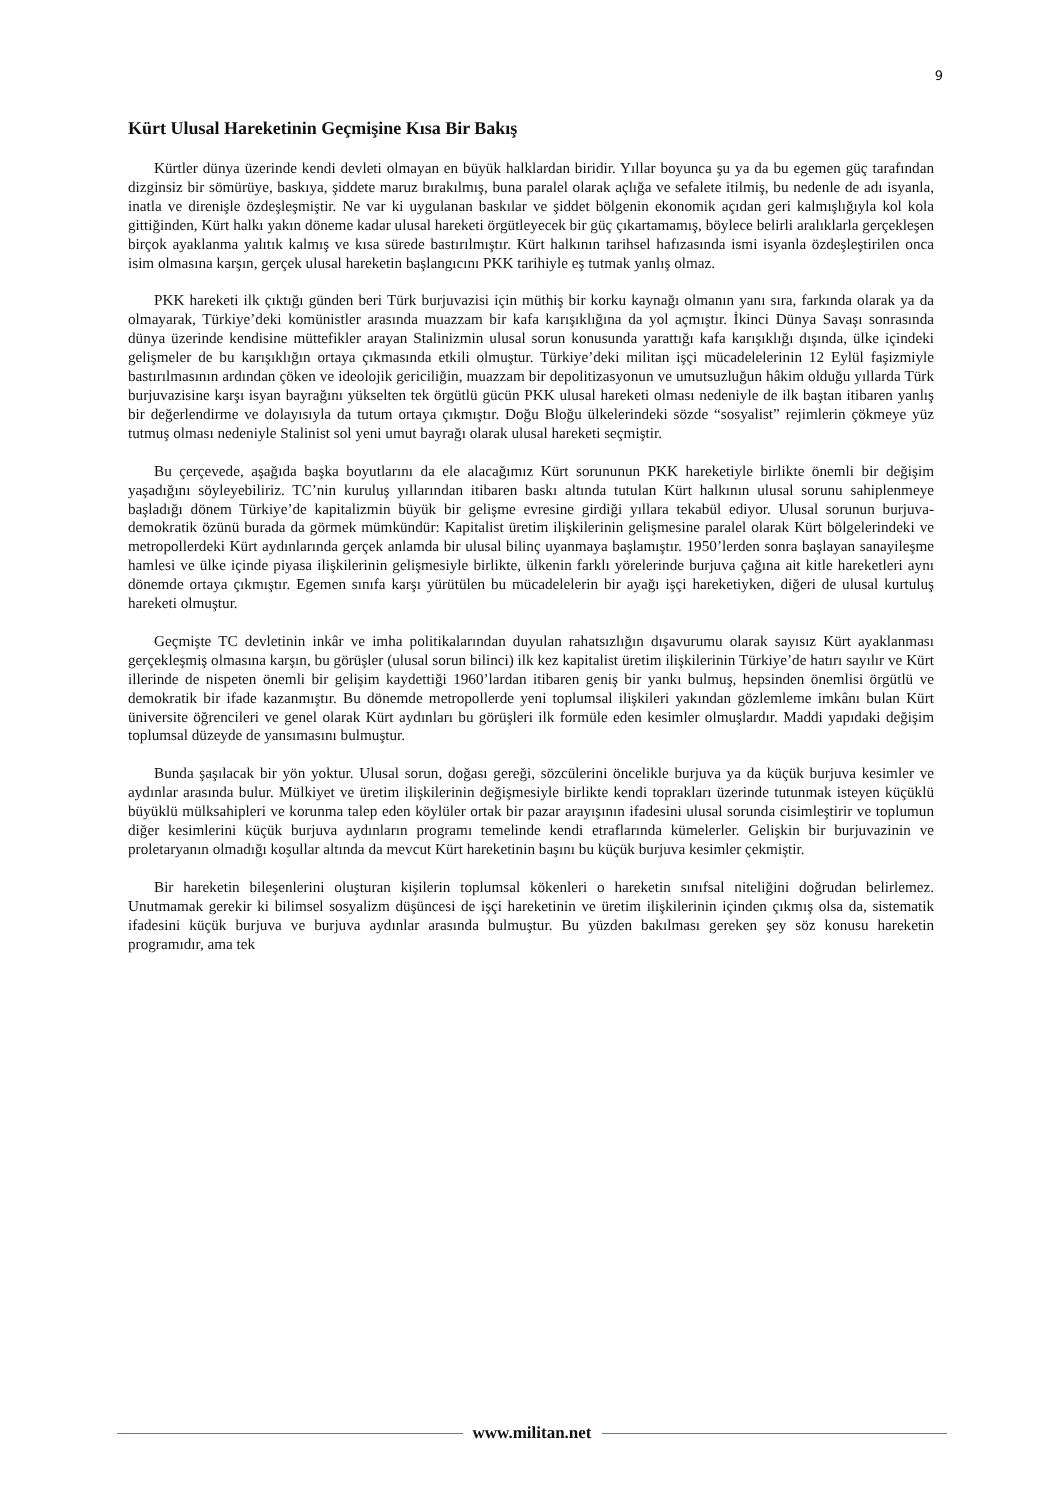9
Kürt Ulusal Hareketinin Geçmişine Kısa Bir Bakış
Kürtler dünya üzerinde kendi devleti olmayan en büyük halklardan biridir. Yıllar boyunca şu ya da bu egemen güç tarafından dizginsiz bir sömürüye, baskıya, şiddete maruz bırakılmış, buna paralel olarak açlığa ve sefalete itilmiş, bu nedenle de adı isyanla, inatla ve direnişle özdeşleşmiştir. Ne var ki uygulanan baskılar ve şiddet bölgenin ekonomik açıdan geri kalmışlığıyla kol kola gittiğinden, Kürt halkı yakın döneme kadar ulusal hareketi örgütleyecek bir güç çıkartamamış, böylece belirli aralıklarla gerçekleşen birçok ayaklanma yalıtık kalmış ve kısa sürede bastırılmıştır. Kürt halkının tarihsel hafızasında ismi isyanla özdeşleştirilen onca isim olmasına karşın, gerçek ulusal hareketin başlangıcını PKK tarihiyle eş tutmak yanlış olmaz.
PKK hareketi ilk çıktığı günden beri Türk burjuvazisi için müthiş bir korku kaynağı olmanın yanı sıra, farkında olarak ya da olmayarak, Türkiye’deki komünistler arasında muazzam bir kafa karışıklığına da yol açmıştır. İkinci Dünya Savaşı sonrasında dünya üzerinde kendisine müttefikler arayan Stalinizmin ulusal sorun konusunda yarattığı kafa karışıklığı dışında, ülke içindeki gelişmeler de bu karışıklığın ortaya çıkmasında etkili olmuştur. Türkiye’deki militan işçi mücadelelerinin 12 Eylül faşizmiyle bastırılmasının ardından çöken ve ideolojik gericiliğin, muazzam bir depolitizasyonun ve umutsuzluğun hâkim olduğu yıllarda Türk burjuvazisine karşı isyan bayrağını yükselten tek örgütlü gücün PKK ulusal hareketi olması nedeniyle de ilk baştan itibaren yanlış bir değerlendirme ve dolayısıyla da tutum ortaya çıkmıştır. Doğu Bloğu ülkelerindeki sözde “sosyalist” rejimlerin çökmeye yüz tutmuş olması nedeniyle Stalinist sol yeni umut bayrağı olarak ulusal hareketi seçmiştir.
Bu çerçevede, aşağıda başka boyutlarını da ele alacağımız Kürt sorununun PKK hareketiyle birlikte önemli bir değişim yaşadığını söyleyebiliriz. TC’nin kuruluş yıllarından itibaren baskı altında tutulan Kürt halkının ulusal sorunu sahiplenmeye başladığı dönem Türkiye’de kapitalizmin büyük bir gelişme evresine girdiği yıllara tekabül ediyor. Ulusal sorunun burjuva-demokratik özünü burada da görmek mümkündür: Kapitalist üretim ilişkilerinin gelişmesine paralel olarak Kürt bölgelerindeki ve metropollerdeki Kürt aydınlarında gerçek anlamda bir ulusal bilinç uyanmaya başlamıştır. 1950’lerden sonra başlayan sanayileşme hamlesi ve ülke içinde piyasa ilişkilerinin gelişmesiyle birlikte, ülkenin farklı yörelerinde burjuva çağına ait kitle hareketleri aynı dönemde ortaya çıkmıştır. Egemen sınıfa karşı yürütülen bu mücadelelerin bir ayağı işçi hareketiyken, diğeri de ulusal kurtuluş hareketi olmuştur.
Geçmişte TC devletinin inkâr ve imha politikalarından duyulan rahatsızlığın dışavurumu olarak sayısız Kürt ayaklanması gerçekleşmiş olmasına karşın, bu görüşler (ulusal sorun bilinci) ilk kez kapitalist üretim ilişkilerinin Türkiye’de hatırı sayılır ve Kürt illerinde de nispeten önemli bir gelişim kaydettiği 1960’lardan itibaren geniş bir yankı bulmuş, hepsinden önemlisi örgütlü ve demokratik bir ifade kazanmıştır. Bu dönemde metropollerde yeni toplumsal ilişkileri yakından gözlemleme imkânı bulan Kürt üniversite öğrencileri ve genel olarak Kürt aydınları bu görüşleri ilk formüle eden kesimler olmuşlardır. Maddi yapıdaki değişim toplumsal düzeyde de yansımasını bulmuştur.
Bunda şaşılacak bir yön yoktur. Ulusal sorun, doğası gereği, sözcülerini öncelikle burjuva ya da küçük burjuva kesimler ve aydınlar arasında bulur. Mülkiyet ve üretim ilişkilerinin değişmesiyle birlikte kendi toprakları üzerinde tutunmak isteyen küçüklü büyüklü mülksahipleri ve korunma talep eden köylüler ortak bir pazar arayışının ifadesini ulusal sorunda cisimleştirir ve toplumun diğer kesimlerini küçük burjuva aydınların programı temelinde kendi etraflarında kümelerler. Gelişkin bir burjuvazinin ve proletaryanın olmadığı koşullar altında da mevcut Kürt hareketinin başını bu küçük burjuva kesimler çekmiştir.
Bir hareketin bileşenlerini oluşturan kişilerin toplumsal kökenleri o hareketin sınıfsal niteliğini doğrudan belirlemez. Unutmamak gerekir ki bilimsel sosyalizm düşüncesi de işçi hareketinin ve üretim ilişkilerinin içinden çıkmış olsa da, sistematik ifadesini küçük burjuva ve burjuva aydınlar arasında bulmuştur. Bu yüzden bakılması gereken şey söz konusu hareketin programıdır, ama tek
www.militan.net